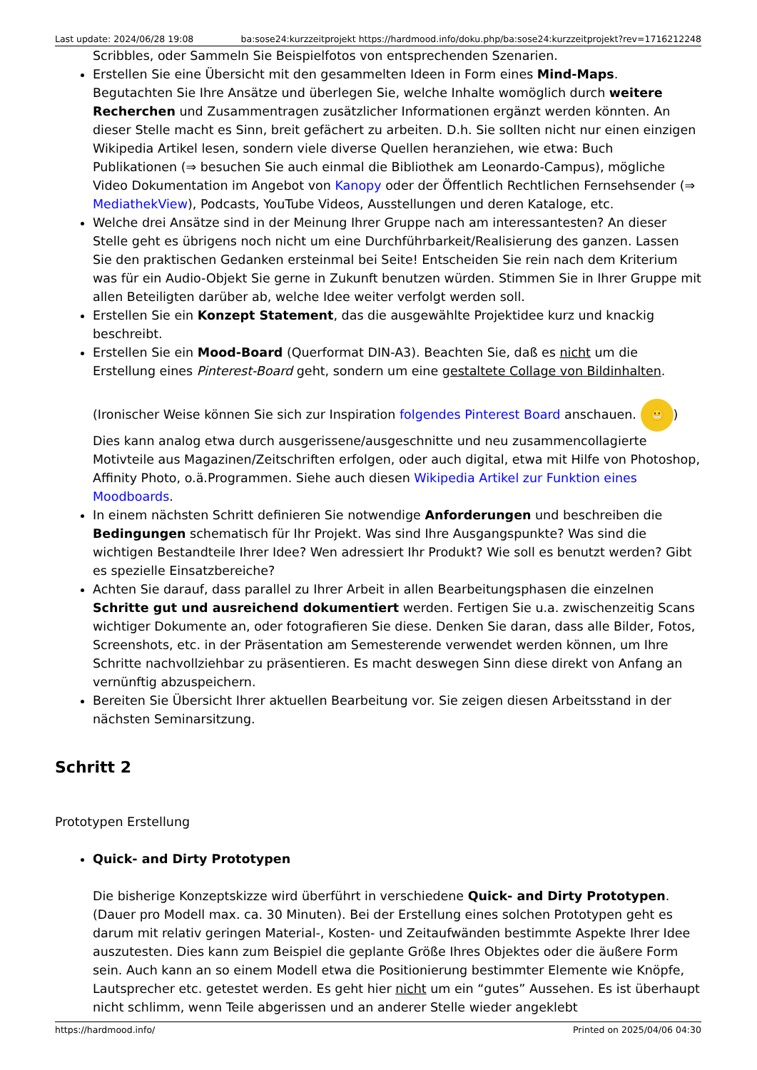Last update: 2024/06/28 19:08 ba:sose24:kurzzeitprojekt https://hardmood.info/doku.php/ba:sose24:kurzzeitprojekt?rev=1716212248
Scribbles, oder Sammeln Sie Beispielfotos von entsprechenden Szenarien.
Erstellen Sie eine Übersicht mit den gesammelten Ideen in Form eines Mind-Maps. Begutachten Sie Ihre Ansätze und überlegen Sie, welche Inhalte womöglich durch weitere Recherchen und Zusammentragen zusätzlicher Informationen ergänzt werden könnten. An dieser Stelle macht es Sinn, breit gefächert zu arbeiten. D.h. Sie sollten nicht nur einen einzigen Wikipedia Artikel lesen, sondern viele diverse Quellen heranziehen, wie etwa: Buch Publikationen (⇒ besuchen Sie auch einmal die Bibliothek am Leonardo-Campus), mögliche Video Dokumentation im Angebot von Kanopy oder der Öffentlich Rechtlichen Fernsehsender (⇒ MediathekView), Podcasts, YouTube Videos, Ausstellungen und deren Kataloge, etc.
Welche drei Ansätze sind in der Meinung Ihrer Gruppe nach am interessantesten? An dieser Stelle geht es übrigens noch nicht um eine Durchführbarkeit/Realisierung des ganzen. Lassen Sie den praktischen Gedanken ersteinmal bei Seite! Entscheiden Sie rein nach dem Kriterium was für ein Audio-Objekt Sie gerne in Zukunft benutzen würden. Stimmen Sie in Ihrer Gruppe mit allen Beteiligten darüber ab, welche Idee weiter verfolgt werden soll.
Erstellen Sie ein Konzept Statement, das die ausgewählte Projektidee kurz und knackig beschreibt.
Erstellen Sie ein Mood-Board (Querformat DIN-A3). Beachten Sie, daß es nicht um die Erstellung eines Pinterest-Board geht, sondern um eine gestaltete Collage von Bildinhalten.
(Ironischer Weise können Sie sich zur Inspiration folgendes Pinterest Board anschauen. 😬) Dies kann analog etwa durch ausgerissene/ausgeschnitte und neu zusammencollagierte Motivteile aus Magazinen/Zeitschriften erfolgen, oder auch digital, etwa mit Hilfe von Photoshop, Affinity Photo, o.ä.Programmen. Siehe auch diesen Wikipedia Artikel zur Funktion eines Moodboards.
In einem nächsten Schritt definieren Sie notwendige Anforderungen und beschreiben die Bedingungen schematisch für Ihr Projekt. Was sind Ihre Ausgangspunkte? Was sind die wichtigen Bestandteile Ihrer Idee? Wen adressiert Ihr Produkt? Wie soll es benutzt werden? Gibt es spezielle Einsatzbereiche?
Achten Sie darauf, dass parallel zu Ihrer Arbeit in allen Bearbeitungsphasen die einzelnen Schritte gut und ausreichend dokumentiert werden. Fertigen Sie u.a. zwischenzeitig Scans wichtiger Dokumente an, oder fotografieren Sie diese. Denken Sie daran, dass alle Bilder, Fotos, Screenshots, etc. in der Präsentation am Semesterende verwendet werden können, um Ihre Schritte nachvollziehbar zu präsentieren. Es macht deswegen Sinn diese direkt von Anfang an vernünftig abzuspeichern.
Bereiten Sie Übersicht Ihrer aktuellen Bearbeitung vor. Sie zeigen diesen Arbeitsstand in der nächsten Seminarsitzung.
Schritt 2
Prototypen Erstellung
Quick- and Dirty Prototypen
Die bisherige Konzeptskizze wird überführt in verschiedene Quick- and Dirty Prototypen. (Dauer pro Modell max. ca. 30 Minuten). Bei der Erstellung eines solchen Prototypen geht es darum mit relativ geringen Material-, Kosten- und Zeitaufwänden bestimmte Aspekte Ihrer Idee auszutesten. Dies kann zum Beispiel die geplante Größe Ihres Objektes oder die äußere Form sein. Auch kann an so einem Modell etwa die Positionierung bestimmter Elemente wie Knöpfe, Lautsprecher etc. getestet werden. Es geht hier nicht um ein “gutes” Aussehen. Es ist überhaupt nicht schlimm, wenn Teile abgerissen und an anderer Stelle wieder angeklebt
https://hardmood.info/ Printed on 2025/04/06 04:30